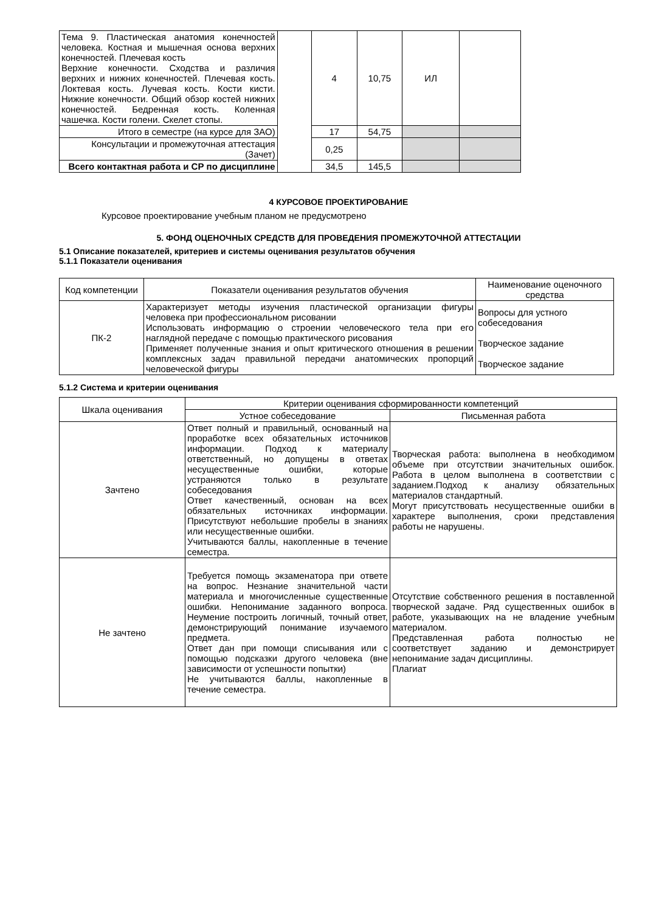| Тема 9. Пластическая анатомия конечностей человека. Костная и мышечная основа верхних конечностей. Плечевая кость Верхние конечности. Сходства и различия верхних и нижних конечностей. Плечевая кость. Локтевая кость. Лучевая кость. Кости кисти. Нижние конечности. Общий обзор костей нижних конечностей. Бедренная кость. Коленная чашечка. Кости голени. Скелет стопы. | | 4 | 10,75 | ИЛ | |
| Итого в семестре (на курсе для ЗАО) | | 17 | 54,75 | | |
| Консультации и промежуточная аттестация (Зачет) | | 0,25 | | | |
| Всего контактная работа и СР по дисциплине | | 34,5 | 145,5 | | |
4 КУРСОВОЕ ПРОЕКТИРОВАНИЕ
Курсовое проектирование учебным планом не предусмотрено
5. ФОНД ОЦЕНОЧНЫХ СРЕДСТВ ДЛЯ ПРОВЕДЕНИЯ ПРОМЕЖУТОЧНОЙ АТТЕСТАЦИИ
5.1 Описание показателей, критериев и системы оценивания результатов обучения
5.1.1 Показатели оценивания
| Код компетенции | Показатели оценивания результатов обучения | Наименование оценочного средства |
| --- | --- | --- |
| ПК-2 | Характеризует методы изучения пластической организации фигуры человека при профессиональном рисовании Использовать информацию о строении человеческого тела при его наглядной передаче с помощью практического рисования Применяет полученные знания и опыт критического отношения в решении комплексных задач правильной передачи анатомических пропорций человеческой фигуры | Вопросы для устного собеседования Творческое задание Творческое задание |
5.1.2 Система и критерии оценивания
| Шкала оценивания | Критерии оценивания сформированности компетенций | |
| --- | --- | --- |
| | Устное собеседование | Письменная работа |
| Зачтено | Ответ полный и правильный, основанный на проработке всех обязательных источников информации. Подход к материалу ответственный, но допущены в ответах несущественные ошибки, которые устраняются только в результате собеседования Ответ качественный, основан на всех обязательных источниках информации. Присутствуют небольшие пробелы в знаниях или несущественные ошибки. Учитываются баллы, накопленные в течение семестра. | Творческая работа: выполнена в необходимом объеме при отсутствии значительных ошибок. Работа в целом выполнена в соответствии с заданием.Подход к анализу обязательных материалов стандартный. Могут присутствовать несущественные ошибки в характере выполнения, сроки представления работы не нарушены. |
| Не зачтено | Требуется помощь экзаменатора при ответе на вопрос. Незнание значительной части материала и многочисленные существенные ошибки. Непонимание заданного вопроса. Неумение построить логичный, точный ответ, демонстрирующий понимание изучаемого предмета. Ответ дан при помощи списывания или с помощью подсказки другого человека (вне зависимости от успешности попытки) Не учитываются баллы, накопленные в течение семестра. | Отсутствие собственного решения в поставленной творческой задаче. Ряд существенных ошибок в работе, указывающих на не владение учебным материалом. Представленная работа полностью не соответствует заданию и демонстрирует непонимание задач дисциплины. Плагиат |